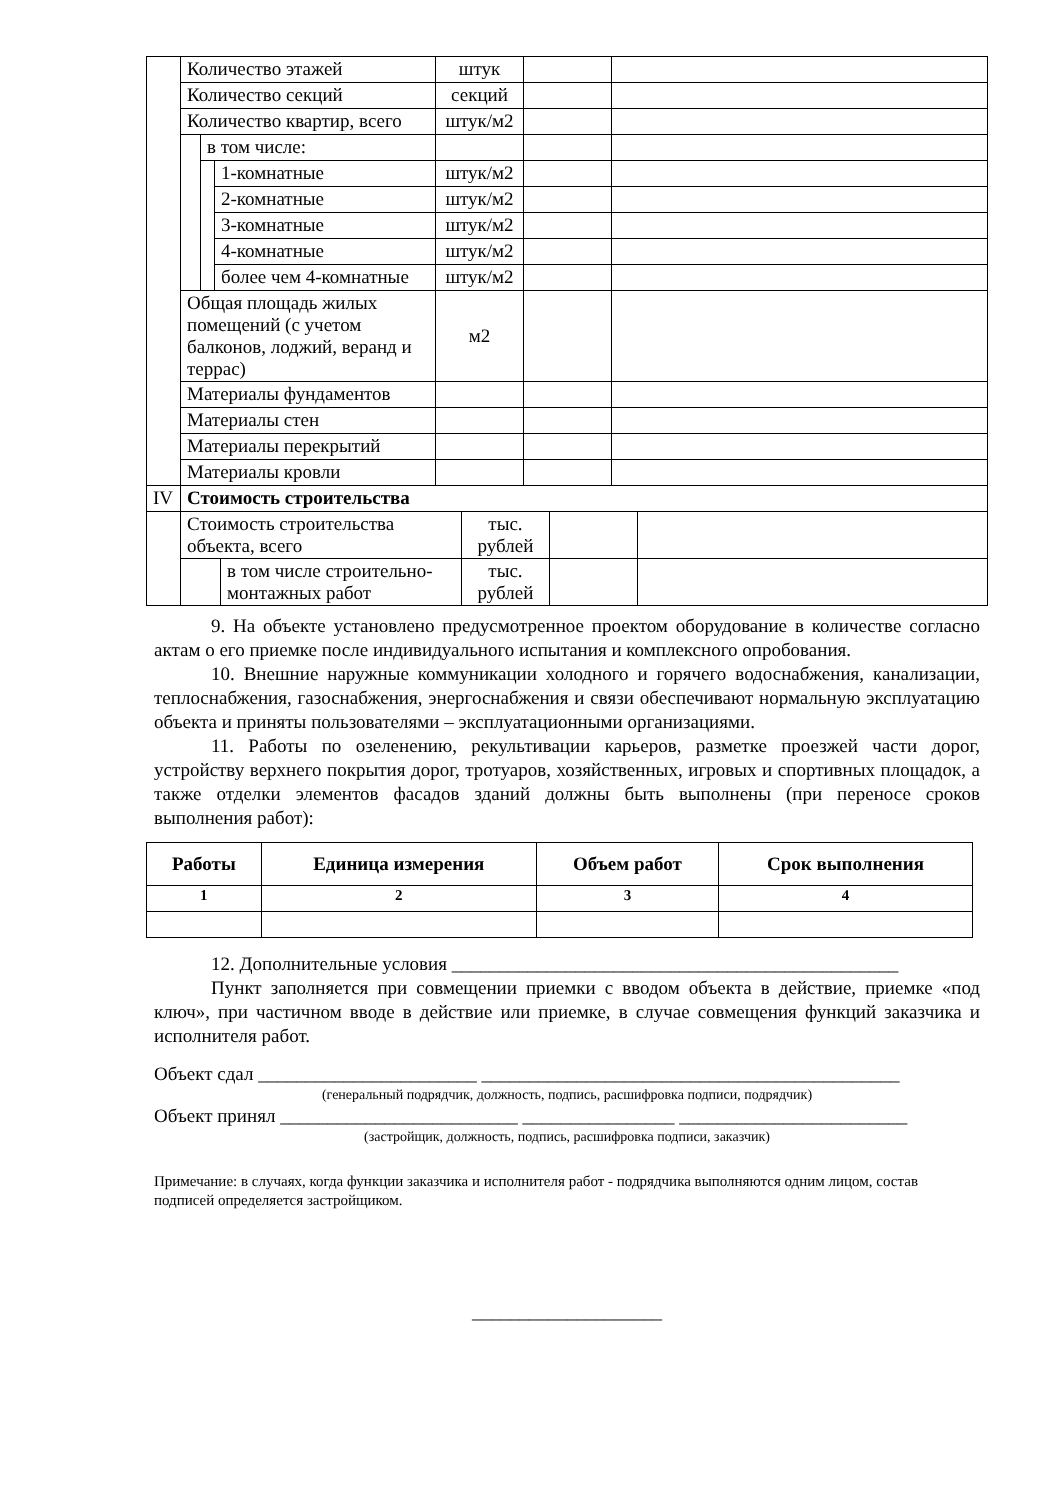| | Количество этажей | | | штук | | |
| | Количество секций | | | секций | | |
| | Количество квартир, всего | | | штук/м2 | | |
| | | в том числе: | | | | |
| | | | 1-комнатные | штук/м2 | | |
| | | | 2-комнатные | штук/м2 | | |
| | | | 3-комнатные | штук/м2 | | |
| | | | 4-комнатные | штук/м2 | | |
| | | | более чем 4-комнатные | штук/м2 | | |
| | Общая площадь жилых помещений (с учетом балконов, лоджий, веранд и террас) | | | м2 | | |
| | Материалы фундаментов | | | | | |
| | Материалы стен | | | | | |
| | Материалы перекрытий | | | | | |
| | Материалы кровли | | | | | |
| IV | Стоимость строительства | | | | |
| | Стоимость строительства объекта, всего | | тыс. рублей | | |
| | | в том числе строительно-монтажных работ | тыс. рублей | | |
9. На объекте установлено предусмотренное проектом оборудование в количестве согласно актам о его приемке после индивидуального испытания и комплексного опробования.
10. Внешние наружные коммуникации холодного и горячего водоснабжения, канализации, теплоснабжения, газоснабжения, энергоснабжения и связи обеспечивают нормальную эксплуатацию объекта и приняты пользователями – эксплуатационными организациями.
11. Работы по озеленению, рекультивации карьеров, разметке проезжей части дорог, устройству верхнего покрытия дорог, тротуаров, хозяйственных, игровых и спортивных площадок, а также отделки элементов фасадов зданий должны быть выполнены (при переносе сроков выполнения работ):
| Работы | Единица измерения | Объем работ | Срок выполнения |
| --- | --- | --- | --- |
| 1 | 2 | 3 | 4 |
12. Дополнительные условия _______________________________________________
Пункт заполняется при совмещении приемки с вводом объекта в действие, приемке «под ключ», при частичном вводе в действие или приемке, в случае совмещения функций заказчика и исполнителя работ.
Объект сдал _______________________ ____________________________________________
(генеральный подрядчик, должность, подпись, расшифровка подписи, подрядчик)
Объект принял _________________________ ________________ ________________________
(застройщик, должность, подпись, расшифровка подписи, заказчик)
Примечание: в случаях, когда функции заказчика и исполнителя работ - подрядчика выполняются одним лицом, состав подписей определяется застройщиком.
____________________